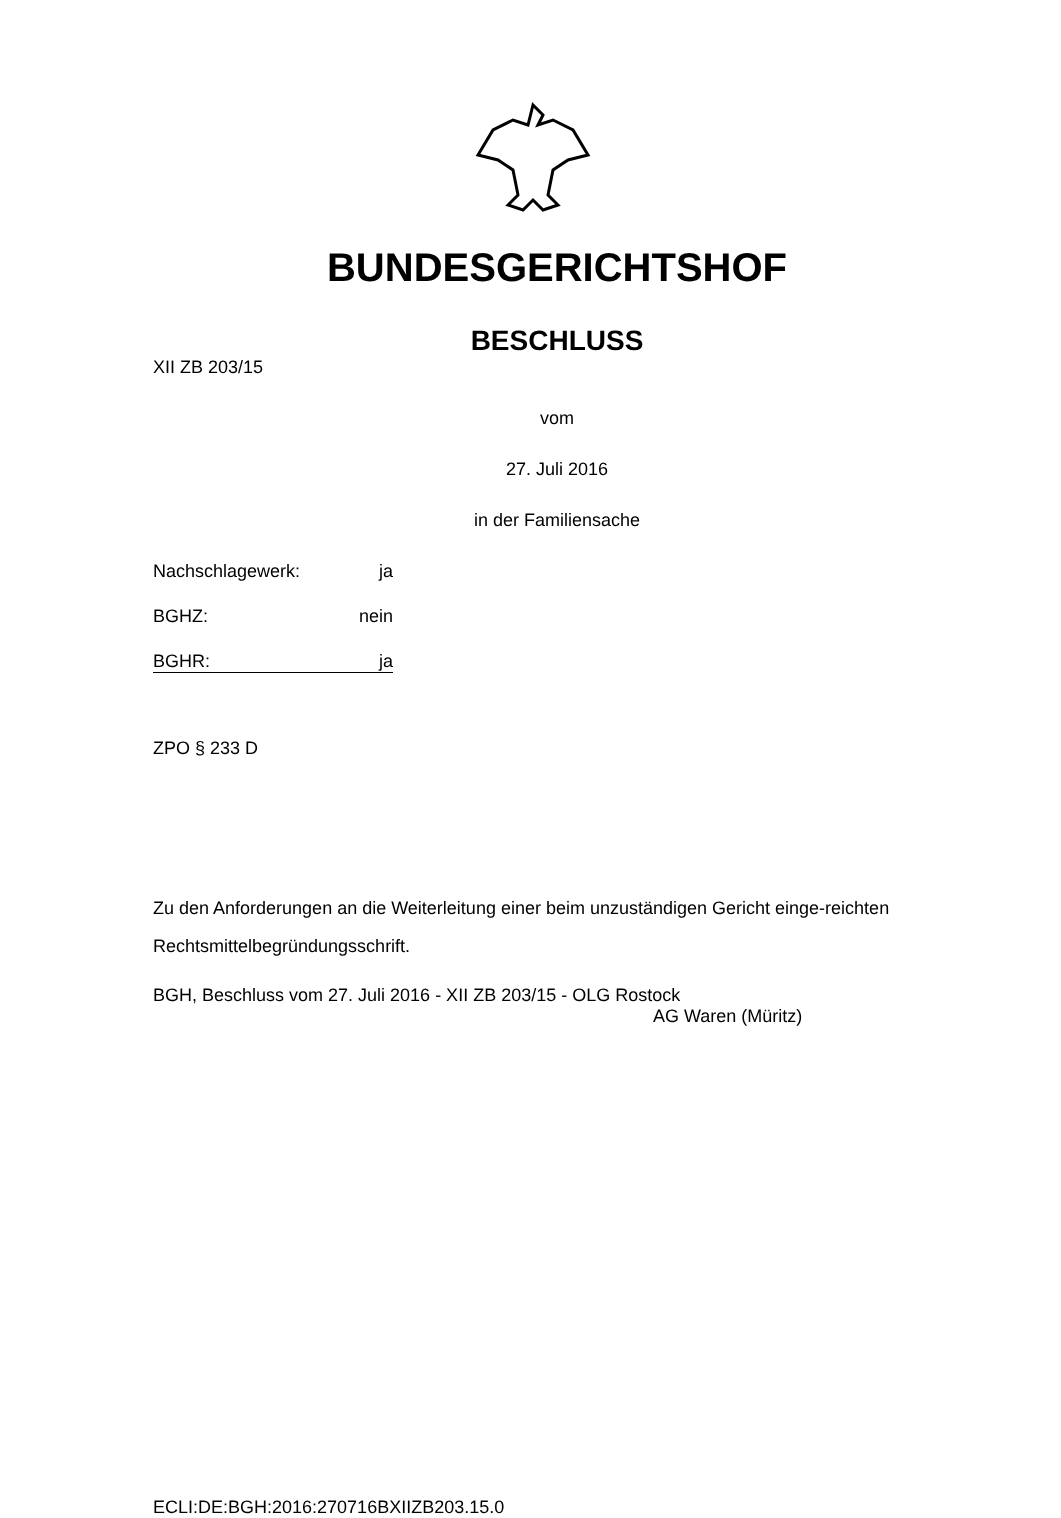BUNDESGERICHTSHOF
BESCHLUSS
XII ZB 203/15
vom
27. Juli 2016
in der Familiensache
Nachschlagewerk: ja
BGHZ: nein
BGHR: ja
ZPO § 233 D
Zu den Anforderungen an die Weiterleitung einer beim unzuständigen Gericht einge-reichten Rechtsmittelbegründungsschrift.
BGH, Beschluss vom 27. Juli 2016 - XII ZB 203/15 - OLG Rostock
AG Waren (Müritz)
ECLI:DE:BGH:2016:270716BXIIZB203.15.0